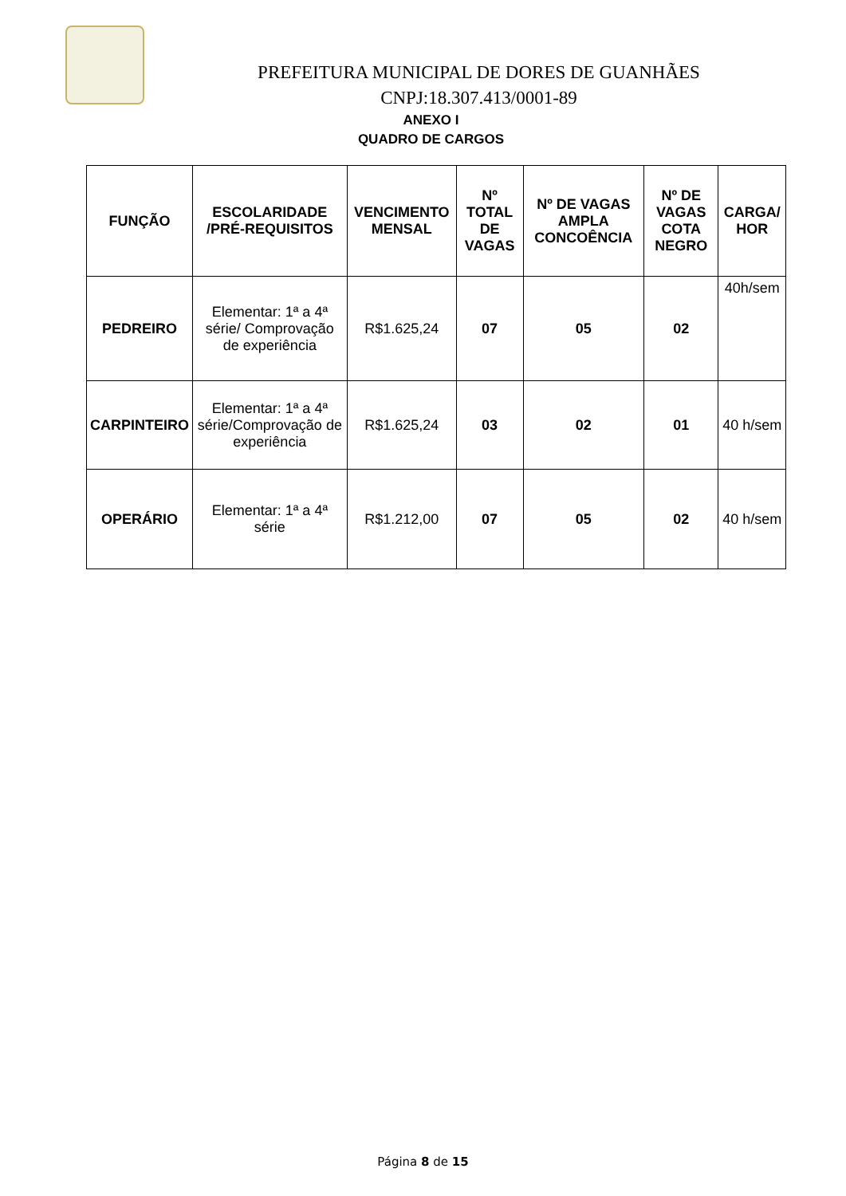PREFEITURA MUNICIPAL DE DORES DE GUANHÃES
CNPJ:18.307.413/0001-89
ANEXO I
QUADRO DE CARGOS
| FUNÇÃO | ESCOLARIDADE /PRÉ-REQUISITOS | VENCIMENTO MENSAL | Nº TOTAL DE VAGAS | Nº DE VAGAS AMPLA CONCOÊNCIA | Nº DE VAGAS COTA NEGRO | CARGA/ HOR |
| --- | --- | --- | --- | --- | --- | --- |
| PEDREIRO | Elementar: 1ª a 4ª série/ Comprovação de experiência | R$1.625,24 | 07 | 05 | 02 | 40h/sem |
| CARPINTEIRO | Elementar: 1ª a 4ª série/Comprovação de experiência | R$1.625,24 | 03 | 02 | 01 | 40 h/sem |
| OPERÁRIO | Elementar: 1ª a 4ª série | R$1.212,00 | 07 | 05 | 02 | 40 h/sem |
Página 8 de 15